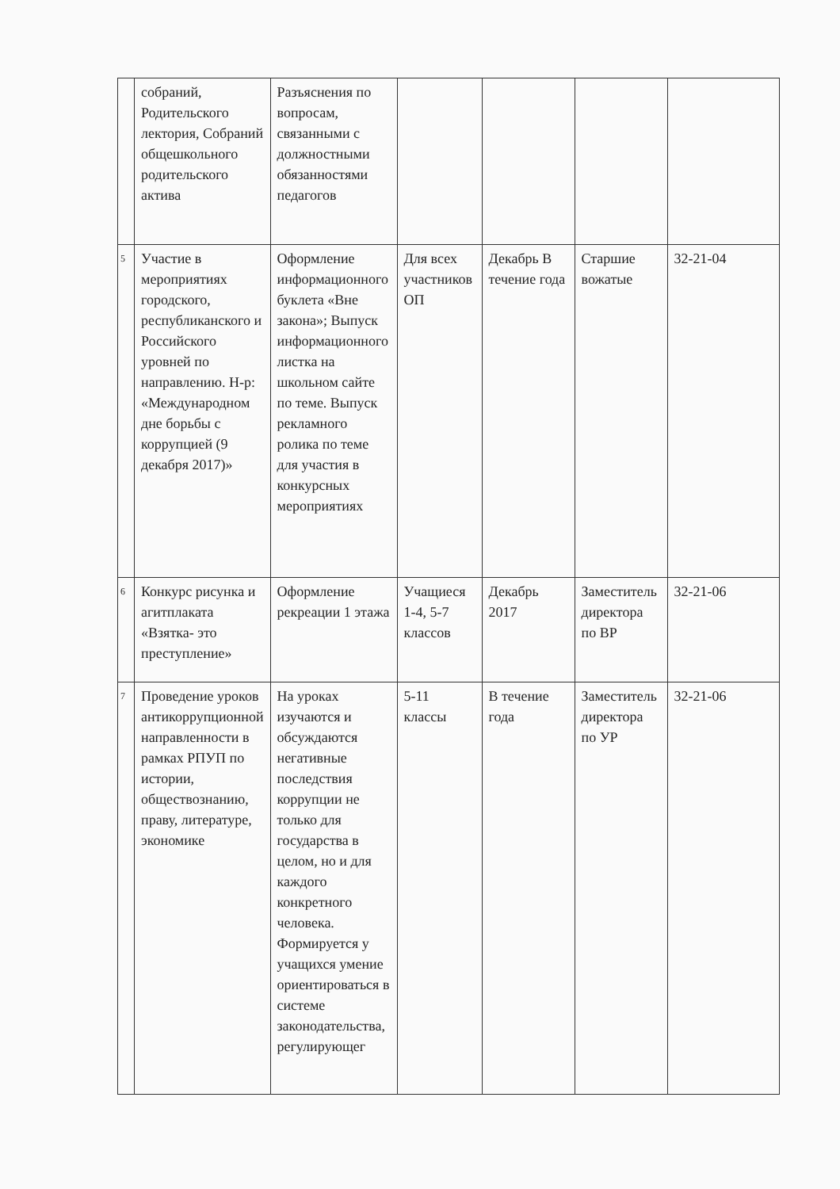| | собраний, Родительского лектория, Собраний общешкольного родительского актива | Разъяснения по вопросам, связанными с должностными обязанностями педагогов | | | | |
| 5 | Участие в мероприятиях городского, республиканского и Российского уровней по направлению. Н-р: «Международном дне борьбы с коррупцией (9 декабря 2017)» | Оформление информационного буклета «Вне закона»; Выпуск информационного листка на школьном сайте по теме. Выпуск рекламного ролика по теме для участия в конкурсных мероприятиях | Для всех участников ОП | Декабрь В течение года | Старшие вожатые | 32-21-04 |
| 6 | Конкурс рисунка и агитплаката «Взятка- это преступление» | Оформление рекреации 1 этажа | Учащиеся 1-4, 5-7 классов | Декабрь 2017 | Заместитель директора по ВР | 32-21-06 |
| 7 | Проведение уроков антикоррупционной направленности в рамках РПУП по истории, обществознанию, праву, литературе, экономике | На уроках изучаются и обсуждаются негативные последствия коррупции не только для государства в целом, но и для каждого конкретного человека. Формируется у учащихся умение ориентироваться в системе законодательства, регулирующег | 5-11 классы | В течение года | Заместитель директора по УР | 32-21-06 |